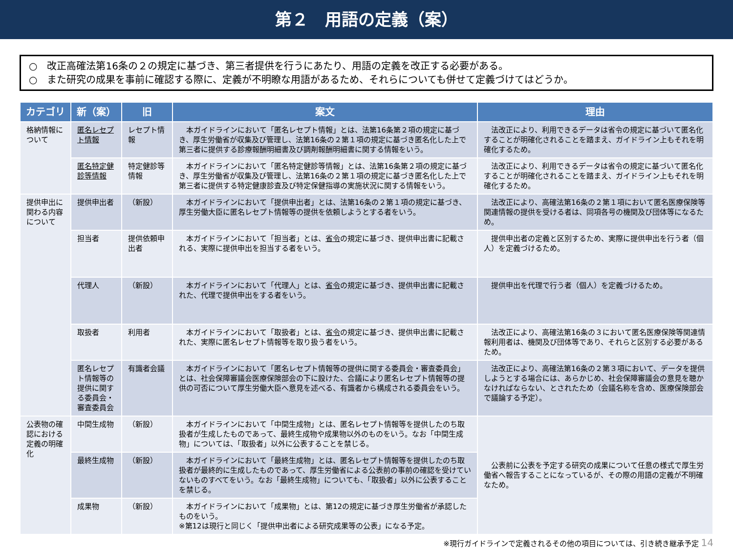第２　用語の定義（案）
○　改正高確法第16条の２の規定に基づき、第三者提供を行うにあたり、用語の定義を改正する必要がある。
○　また研究の成果を事前に確認する際に、定義が不明瞭な用語があるため、それらについても併せて定義づけてはどうか。
| カテゴリ | 新（案） | 旧 | 案文 | 理由 |
| --- | --- | --- | --- | --- |
| 格納情報について | 匿名レセプト情報 | レセプト情報 | 本ガイドラインにおいて「匿名レセプト情報」とは、法第16条第２項の規定に基づき、厚生労働省が収集及び管理し、法第16条の２第１項の規定に基づき匿名化した上で第三者に提供する診療報酬明細書及び調剤報酬明細書に関する情報をいう。 | 法改正により、利用できるデータは省令の規定に基づいて匿名化することが明確化されることを踏まえ、ガイドライン上もそれを明確化するため。 |
| | 匿名特定健診等情報 | 特定健診等情報 | 本ガイドラインにおいて「匿名特定健診等情報」とは、法第16条第２項の規定に基づき、厚生労働省が収集及び管理し、法第16条の２第１項の規定に基づき匿名化した上で第三者に提供する特定健康診査及び特定保健指導の実施状況に関する情報をいう。 | 法改正により、利用できるデータは省令の規定に基づいて匿名化することが明確化されることを踏まえ、ガイドライン上もそれを明確化するため。 |
| 提供申出に関わる内容について | 提供申出者 | （新設） | 本ガイドラインにおいて「提供申出者」とは、法第16条の２第１項の規定に基づき、厚生労働大臣に匿名レセプト情報等の提供を依頼しようとする者をいう。 | 法改正により、高確法第16条の２第１項において匿名医療保険等関連情報の提供を受ける者は、同項各号の機関及び団体等になるため。 |
| | 担当者 | 提供依頼申出者 | 本ガイドラインにおいて「担当者」とは、 省令 の規定に基づき、提供申出書に記載される、実際に提供申出を担当する者をいう。 | 提供申出者の定義と区別するため、実際に提供申出を行う者（個人）を定義づけるため。 |
| | 代理人 | （新設） | 本ガイドラインにおいて「代理人」とは、 省令 の規定に基づき、提供申出書に記載された、代理で提供申出をする者をいう。 | 提供申出を代理で行う者（個人）を定義づけるため。 |
| | 取扱者 | 利用者 | 本ガイドラインにおいて「取扱者」とは、 省令 の規定に基づき、提供申出書に記載された、実際に匿名レセプト情報等を取り扱う者をいう。 | 法改正により、高確法第16条の３において匿名医療保険等関連情報利用者は、機関及び団体等であり、それらと区別する必要があるため。 |
| | 匿名レセプト情報等の提供に関する委員会・審査委員会 | 有識者会議 | 本ガイドラインにおいて「匿名レセプト情報等の提供に関する委員会・審査委員会」とは、社会保障審議会医療保険部会の下に設けた、合議により匿名レセプト情報等の提供の可否について厚生労働大臣へ意見を述べる、有識者から構成される委員会をいう。 | 法改正により、高確法第16条の２第３項において、データを提供しようとする場合には、あらかじめ、社会保障審議会の意見を聴かなければならない、とされたため（会議名称を含め、医療保険部会で議論する予定）。 |
| 公表物の確認における定義の明確化 | 中間生成物 | （新設） | 本ガイドラインにおいて「中間生成物」とは、匿名レセプト情報等を提供したのち取扱者が生成したものであって、最終生成物や成果物以外のものをいう。なお「中間生成物」については、「取扱者」以外に公表することを禁じる。 | 公表前に公表を予定する研究の成果について任意の様式で厚生労働省へ報告することになっているが、その際の用語の定義が不明確なため。 |
| | 最終生成物 | （新設） | 本ガイドラインにおいて「最終生成物」とは、匿名レセプト情報等を提供したのち取扱者が最終的に生成したものであって、厚生労働省による公表前の事前の確認を受けていないものすべてをいう。なお「最終生成物」についても、「取扱者」以外に公表することを禁じる。 | |
| | 成果物 | （新設） | 本ガイドラインにおいて「成果物」とは、第12の規定に基づき厚生労働省が承認したものをいう。 ※第12は現行と同じく「提供申出者による研究成果等の公表」になる予定。 | |
※現行ガイドラインで定義されるその他の項目については、引き続き継承予定 14